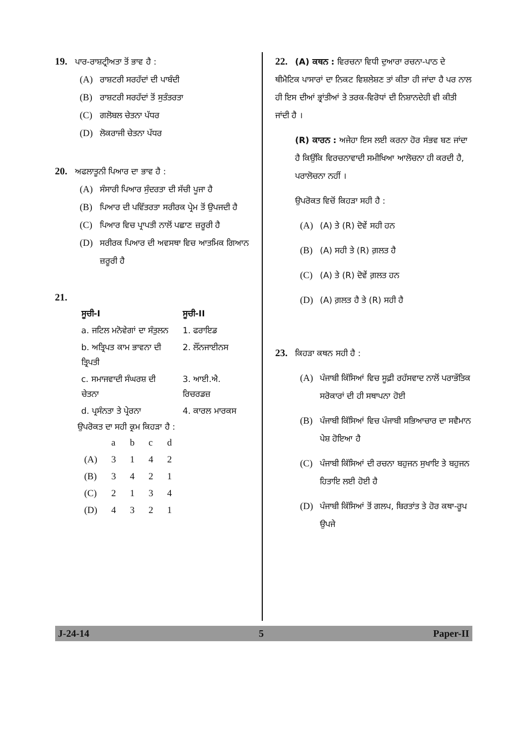19. ਪਾਰ-ਰਾਸ਼ਟ੍ਰੀਅਤਾ ਤੋਂ ਭਾਵ ਹੈ :
(A) ਰਾਸ਼ਟਰੀ ਸਰਹੱਦਾਂ ਦੀ ਪਾਬੰਦੀ
(B) ਰਾਸ਼ਟਰੀ ਸਰਹੱਦਾਂ ਤੋਂ ਸੁਤੰਤਰਤਾ
(C) ਗਲੋਬਲ ਚੇਤਨਾ ਪੱਧਰ
(D) ਲੋਕਰਾਜੀ ਚੇਤਨਾ ਪੱਧਰ
20. ਅਫਲਾਤੂਨੀ ਪਿਆਰ ਦਾ ਭਾਵ ਹੈ :
(A) ਸੰਸਾਰੀ ਪਿਆਰ ਸੁੰਦਰਤਾ ਦੀ ਸੱਚੀ ਪੂਜਾ ਹੈ
(B) ਪਿਆਰ ਦੀ ਪਵਿੱਤਰਤਾ ਸਰੀਰਕ ਪ੍ਰੇਮ ਤੋਂ ਉਪਜਦੀ ਹੈ
(C) ਪਿਆਰ ਵਿਚ ਪ੍ਰਾਪਤੀ ਨਾਲੋਂ ਪਛਾਣ ਜ਼ਰੂਰੀ ਹੈ
(D) ਸਰੀਰਕ ਪਿਆਰ ਦੀ ਅਵਸਥਾ ਵਿਚ ਆਤਮਿਕ ਗਿਆਨ ਜ਼ਰੂਰੀ ਹੈ
21.
| ਸੂਚੀ-I | ਸੂਚੀ-II |
| --- | --- |
| a. ਜਟਿਲ ਮਨੋਵੇਗਾਂ ਦਾ ਸੰਤੁਲਨ | 1. ਫਰਾਇਡ |
| b. ਅਤ੍ਰਿਪਤ ਕਾਮ ਭਾਵਨਾ ਦੀ ਤ੍ਰਿਪਤੀ | 2. ਲੌਂਨਜਾਈਨਸ |
| c. ਸਮਾਜਵਾਦੀ ਸੰਘਰਸ਼ ਦੀ ਚੇਤਨਾ | 3. ਆਈ.ਐ. ਰਿਚਰਡਜ਼ |
| d. ਪ੍ਰਸੰਨਤਾ ਤੇ ਪ੍ਰੇਰਨਾ | 4. ਕਾਰਲ ਮਾਰਕਸ |
ਉਪਰੋਕਤ ਦਾ ਸਹੀ ਕ੍ਰਮ ਕਿਹੜਾ ਹੈ :
| | a | b | c | d |
| (A) | 3 | 1 | 4 | 2 |
| (B) | 3 | 4 | 2 | 1 |
| (C) | 2 | 1 | 3 | 4 |
| (D) | 4 | 3 | 2 | 1 |
22. (A) ਕਥਨ : ਵਿਰਚਨਾ ਵਿਧੀ ਦੁਆਰਾ ਰਚਨਾ-ਪਾਠ ਦੇ ਥੀਮੈਟਿਕ ਪਾਸਾਰਾਂ ਦਾ ਨਿਕਟ ਵਿਸ਼ਲੇਸ਼ਣ ਤਾਂ ਕੀਤਾ ਹੀ ਜਾਂਦਾ ਹੈ ਪਰ ਨਾਲ ਹੀ ਇਸ ਦੀਆਂ ਭ੍ਰਾਂਤੀਆਂ ਤੇ ਤਰਕ-ਵਿਰੋਧਾਂ ਦੀ ਨਿਸ਼ਾਨਦੇਹੀ ਵੀ ਕੀਤੀ ਜਾਂਦੀ ਹੈ ।
(R) ਕਾਰਨ : ਅਜੇਹਾ ਇਸ ਲਈ ਕਰਨਾ ਹੋਰ ਸੰਭਵ ਬਣ ਜਾਂਦਾ ਹੈ ਕਿਉਂਕਿ ਵਿਰਚਨਾਵਾਦੀ ਸਮੀਖਿਆ ਆਲੋਚਨਾ ਹੀ ਕਰਦੀ ਹੈ, ਪਰਾਲੋਚਨਾ ਨਹੀਂ ।
ਉਪਰੋਕਤ ਵਿਚੋਂ ਕਿਹੜਾ ਸਹੀ ਹੈ :
(A) (A) ਤੇ (R) ਦੋਵੇਂ ਸਹੀ ਹਨ
(B) (A) ਸਹੀ ਤੇ (R) ਗ਼ਲਤ ਹੈ
(C) (A) ਤੇ (R) ਦੋਵੇਂ ਗ਼ਲਤ ਹਨ
(D) (A) ਗ਼ਲਤ ਹੈ ਤੇ (R) ਸਹੀ ਹੈ
23. ਕਿਹੜਾ ਕਥਨ ਸਹੀ ਹੈ :
(A) ਪੰਜਾਬੀ ਕਿੱਸਿਆਂ ਵਿਚ ਸੂਫ਼ੀ ਰਹੱਸਵਾਦ ਨਾਲੋਂ ਪਰਾਭੌਤਿਕ ਸਰੋਕਾਰਾਂ ਦੀ ਹੀ ਸਥਾਪਨਾ ਹੋਈ
(B) ਪੰਜਾਬੀ ਕਿੱਸਿਆਂ ਵਿਚ ਪੰਜਾਬੀ ਸਭਿਆਚਾਰ ਦਾ ਸਵੈਮਾਨ ਪੇਸ਼ ਹੋਇਆ ਹੈ
(C) ਪੰਜਾਬੀ ਕਿੱਸਿਆਂ ਦੀ ਰਚਨਾ ਬਹੁਜਨ ਸੁਖਾਇ ਤੇ ਬਹੁਜਨ ਹਿਤਾਇ ਲਈ ਹੋਈ ਹੈ
(D) ਪੰਜਾਬੀ ਕਿੱਸਿਆਂ ਤੋਂ ਗਲਪ, ਬਿਰਤਾਂਤ ਤੇ ਹੋਰ ਕਥਾ-ਰੂਪ ਉਪਜੇ
J-24-14 5 Paper-II